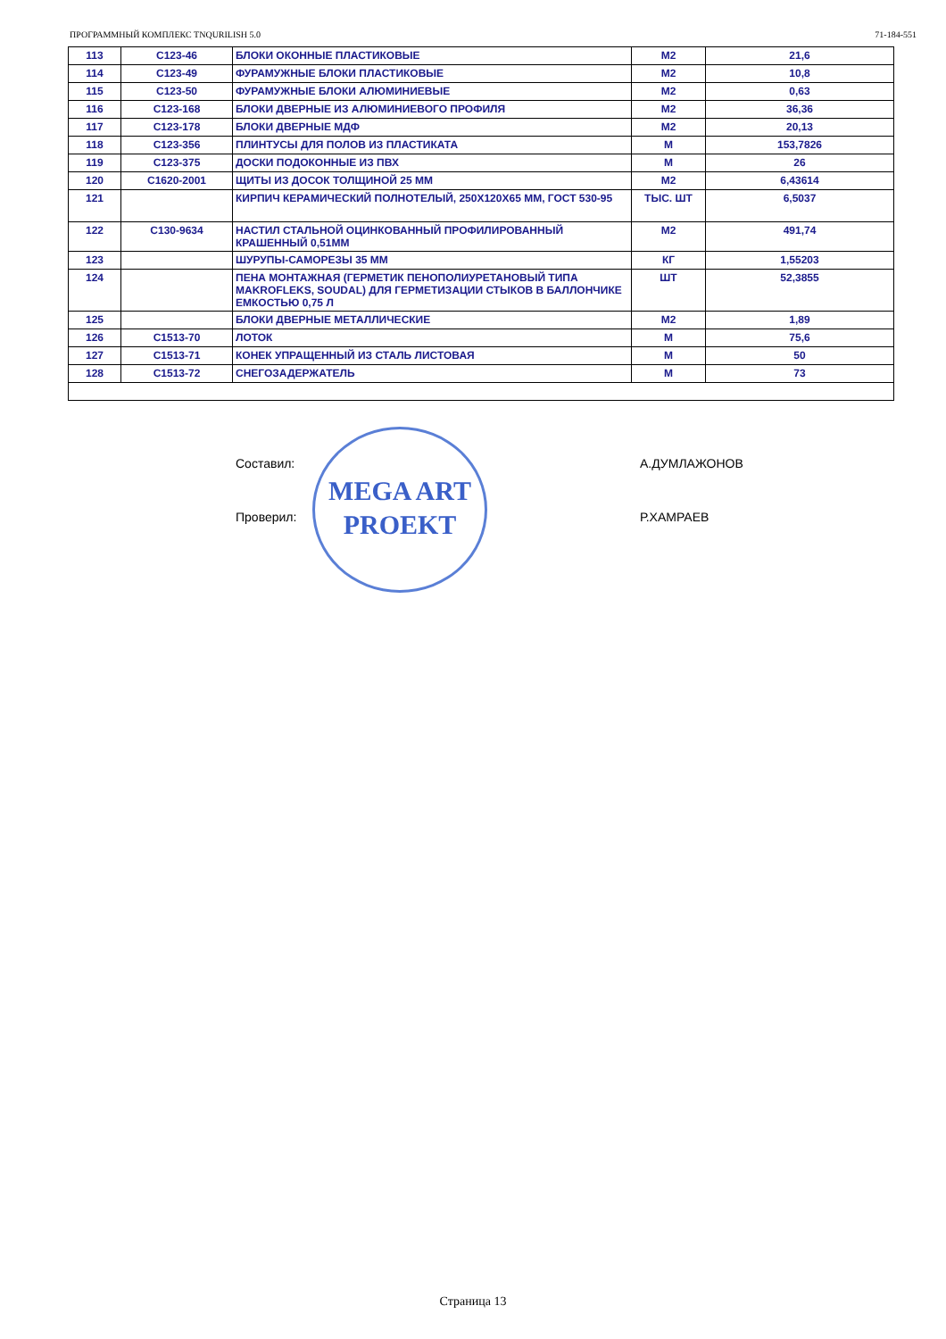ПРОГРАММНЫЙ КОМПЛЕКС TNQURILISH 5.0 71-184-551
| 113 | С123-46 | БЛОКИ ОКОННЫЕ ПЛАСТИКОВЫЕ | М2 | 21,6 |
| 114 | С123-49 | ФУРАМУЖНЫЕ БЛОКИ ПЛАСТИКОВЫЕ | М2 | 10,8 |
| 115 | С123-50 | ФУРАМУЖНЫЕ БЛОКИ АЛЮМИНИЕВЫЕ | М2 | 0,63 |
| 116 | С123-168 | БЛОКИ ДВЕРНЫЕ ИЗ АЛЮМИНИЕВОГО ПРОФИЛЯ | М2 | 36,36 |
| 117 | С123-178 | БЛОКИ ДВЕРНЫЕ МДФ | М2 | 20,13 |
| 118 | С123-356 | ПЛИНТУСЫ ДЛЯ ПОЛОВ ИЗ ПЛАСТИКАТА | М | 153,7826 |
| 119 | С123-375 | ДОСКИ ПОДОКОННЫЕ ИЗ ПВХ | М | 26 |
| 120 | С1620-2001 | ЩИТЫ ИЗ ДОСОК ТОЛЩИНОЙ 25 ММ | М2 | 6,43614 |
| 121 | | КИРПИЧ КЕРАМИЧЕСКИЙ ПОЛНОТЕЛЫЙ, 250Х120Х65 ММ, ГОСТ 530-95 | ТЫС. ШТ | 6,5037 |
| 122 | С130-9634 | НАСТИЛ СТАЛЬНОЙ ОЦИНКОВАННЫЙ ПРОФИЛИРОВАННЫЙ КРАШЕННЫЙ 0,51ММ | М2 | 491,74 |
| 123 | | ШУРУПЫ-САМОРЕЗЫ 35 ММ | КГ | 1,55203 |
| 124 | | ПЕНА МОНТАЖНАЯ (ГЕРМЕТИК ПЕНОПОЛИУРЕТАНОВЫЙ ТИПА MAKROFLEKS, SOUDAL) ДЛЯ ГЕРМЕТИЗАЦИИ СТЫКОВ В БАЛЛОНЧИКЕ ЕМКОСТЬЮ 0,75 Л | ШТ | 52,3855 |
| 125 | | БЛОКИ ДВЕРНЫЕ МЕТАЛЛИЧЕСКИЕ | М2 | 1,89 |
| 126 | С1513-70 | ЛОТОК | М | 75,6 |
| 127 | С1513-71 | КОНЕК УПРАЩЕННЫЙ ИЗ СТАЛЬ ЛИСТОВАЯ | М | 50 |
| 128 | С1513-72 | СНЕГОЗАДЕРЖАТЕЛЬ | М | 73 |
Составил: А.ДУМЛАЖОНОВ
Проверил: Р.ХАМРАЕВ
MEGA ART
PROEKT
Страница 13